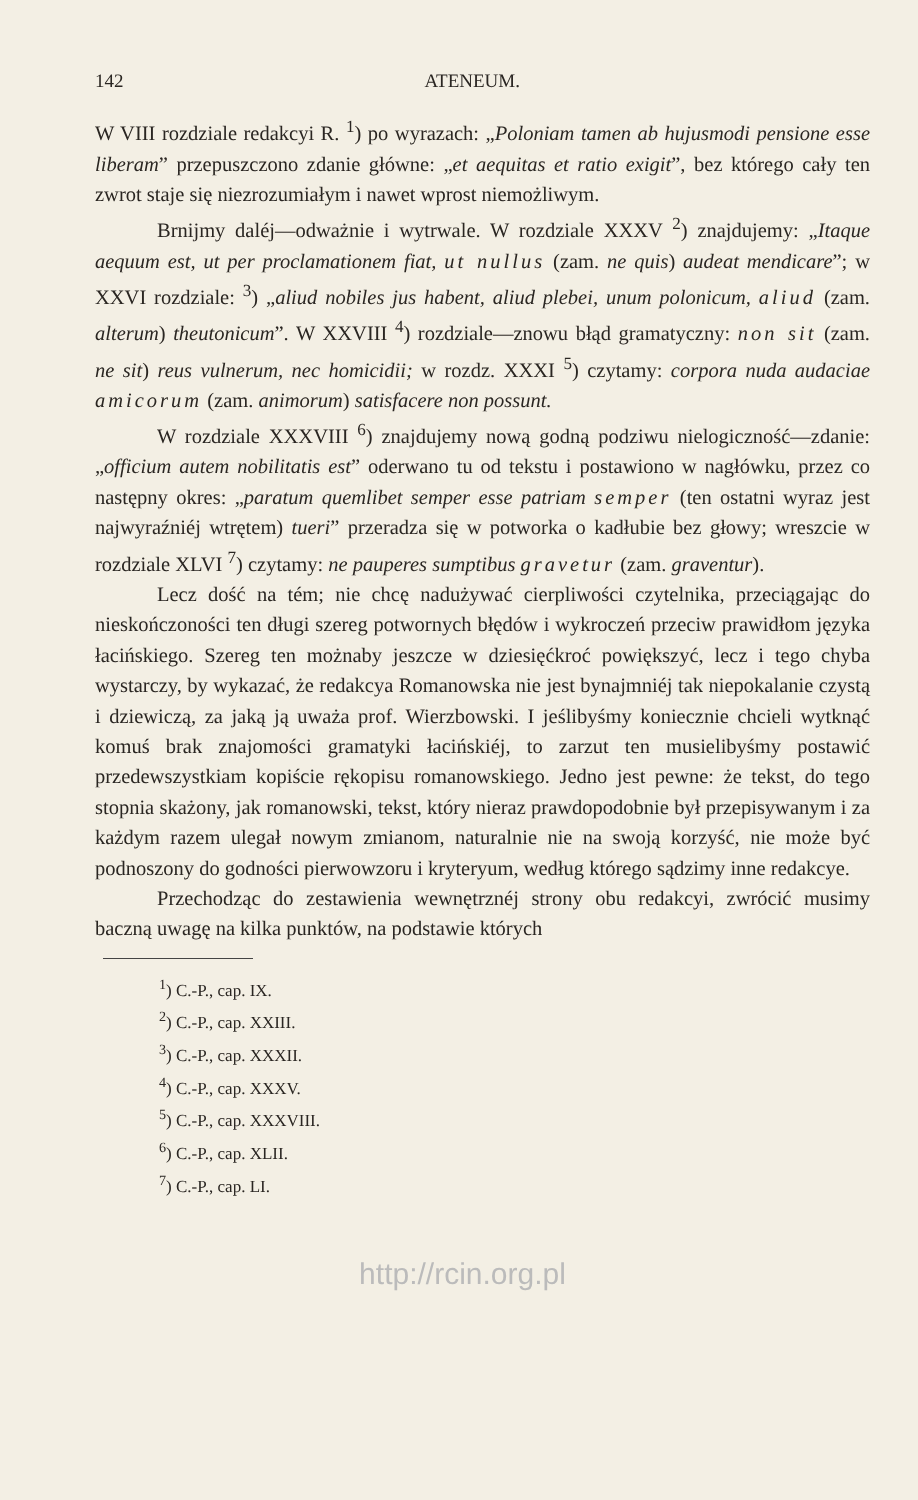142 ATENEUM.
W VIII rozdziale redakcyi R. <sup>1</sup>) po wyrazach: „Poloniam tamen ab hujusmodi pensione esse liberam” przepuszczono zdanie główne: „et aequitas et ratio exigit”, bez którego cały ten zwrot staje się niezrozumiałym i nawet wprost niemożliwym.
Brnijmy daléj—odważnie i wytrwale. W rozdziale XXXV <sup>2</sup>) znajdujemy: „Itaque aequum est, ut per proclamationem fiat, ut nullus (zam. ne quis) audeat mendicare”; w XXVI rozdziale: <sup>3</sup>) „aliud nobiles jus habent, aliud plebei, unum polonicum, aliud (zam. alterum) theutonicum”. W XXVIII <sup>4</sup>) rozdziale—znowu błąd gramatyczny: non sit (zam. ne sit) reus vulnerum, nec homicidii; w rozdz. XXXI <sup>5</sup>) czytamy: corpora nuda audaciae amicorum (zam. animorum) satisfacere non possunt.
W rozdziale XXXVIII <sup>6</sup>) znajdujemy nową godną podziwu nielogiczność—zdanie: „officium autem nobilitatis est” oderwano tu od tekstu i postawiono w nagłówku, przez co następny okres: „paratum quemlibet semper esse patriam semper (ten ostatni wyraz jest najwyraźniéj wtrętem) tueri” przeradza się w potworka o kadłubie bez głowy; wreszcie w rozdziale XLVI <sup>7</sup>) czytamy: ne pauperes sumptibus gravetur (zam. graventur).
Lecz dość na tém; nie chcę nadużywać cierpliwości czytelnika, przeciągając do nieskończoności ten długi szereg potwornych błędów i wykroczeń przeciw prawidłom języka łacińskiego. Szereg ten możnaby jeszcze w dziesięćkroć powiększyć, lecz i tego chyba wystarczy, by wykazać, że redakcya Romanowska nie jest bynajmniéj tak niepokalanie czystą i dziewiczą, za jaką ją uważa prof. Wierzbowski. I jeślibyśmy koniecznie chcieli wytknąć komuś brak znajomości gramatyki łacińskiéj, to zarzut ten musielibyśmy postawić przedewszystkiam kopiście rękopisu romanowskiego. Jedno jest pewne: że tekst, do tego stopnia skażony, jak romanowski, tekst, który nieraz prawdopodobnie był przepisywanym i za każdym razem ulegał nowym zmianom, naturalnie nie na swoją korzyść, nie może być podnoszony do godności pierwowzoru i kryteryum, według którego sądzimy inne redakcye.
Przechodząc do zestawienia wewnętrznéj strony obu redakcyi, zwrócić musimy baczną uwagę na kilka punktów, na podstawie których
<sup>1</sup>) C.-P., cap. IX.
<sup>2</sup>) C.-P., cap. XXIII.
<sup>3</sup>) C.-P., cap. XXXII.
<sup>4</sup>) C.-P., cap. XXXV.
<sup>5</sup>) C.-P., cap. XXXVIII.
<sup>6</sup>) C.-P., cap. XLII.
<sup>7</sup>) C.-P., cap. LI.
http://rcin.org.pl